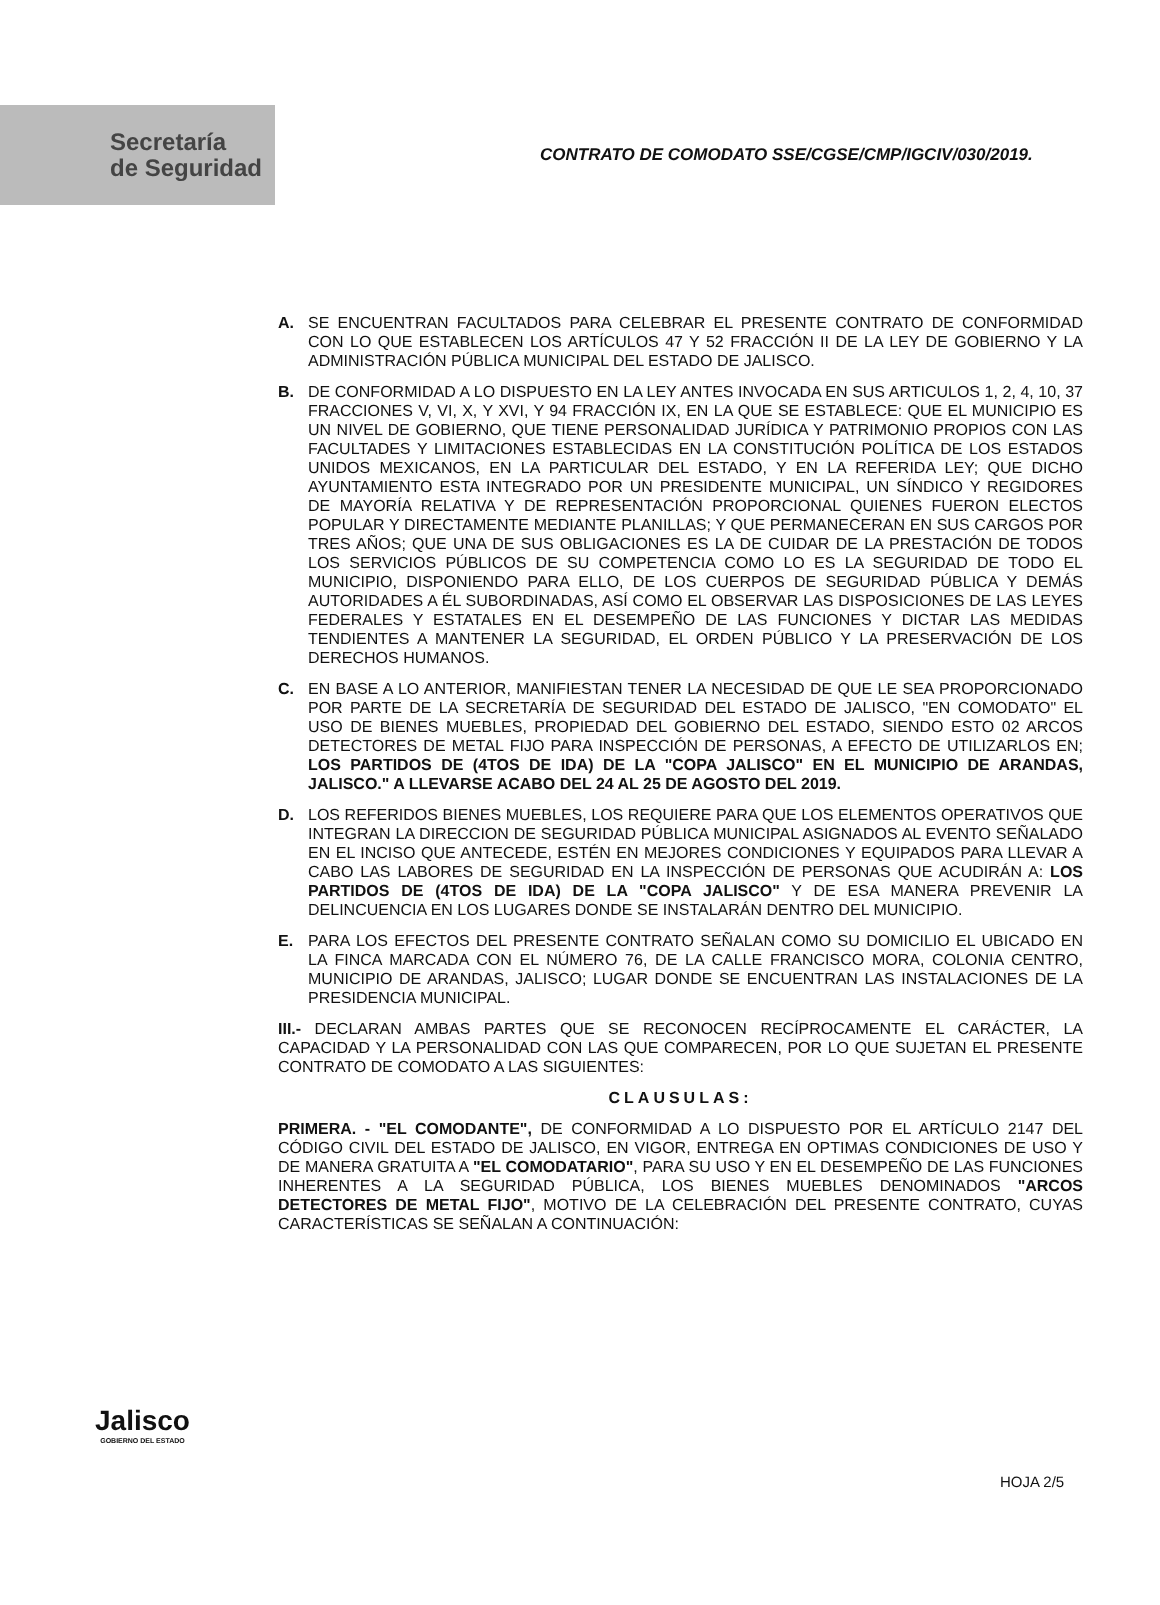Secretaría
de Seguridad
CONTRATO DE COMODATO SSE/CGSE/CMP/IGCIV/030/2019.
A. SE ENCUENTRAN FACULTADOS PARA CELEBRAR EL PRESENTE CONTRATO DE CONFORMIDAD CON LO QUE ESTABLECEN LOS ARTÍCULOS 47 Y 52 FRACCIÓN II DE LA LEY DE GOBIERNO Y LA ADMINISTRACIÓN PÚBLICA MUNICIPAL DEL ESTADO DE JALISCO.
B. DE CONFORMIDAD A LO DISPUESTO EN LA LEY ANTES INVOCADA EN SUS ARTICULOS 1, 2, 4, 10, 37 FRACCIONES V, VI, X, Y XVI, Y 94 FRACCIÓN IX, EN LA QUE SE ESTABLECE: QUE EL MUNICIPIO ES UN NIVEL DE GOBIERNO, QUE TIENE PERSONALIDAD JURÍDICA Y PATRIMONIO PROPIOS CON LAS FACULTADES Y LIMITACIONES ESTABLECIDAS EN LA CONSTITUCIÓN POLÍTICA DE LOS ESTADOS UNIDOS MEXICANOS, EN LA PARTICULAR DEL ESTADO, Y EN LA REFERIDA LEY; QUE DICHO AYUNTAMIENTO ESTA INTEGRADO POR UN PRESIDENTE MUNICIPAL, UN SÍNDICO Y REGIDORES DE MAYORÍA RELATIVA Y DE REPRESENTACIÓN PROPORCIONAL QUIENES FUERON ELECTOS POPULAR Y DIRECTAMENTE MEDIANTE PLANILLAS; Y QUE PERMANECERAN EN SUS CARGOS POR TRES AÑOS; QUE UNA DE SUS OBLIGACIONES ES LA DE CUIDAR DE LA PRESTACIÓN DE TODOS LOS SERVICIOS PÚBLICOS DE SU COMPETENCIA COMO LO ES LA SEGURIDAD DE TODO EL MUNICIPIO, DISPONIENDO PARA ELLO, DE LOS CUERPOS DE SEGURIDAD PÚBLICA Y DEMÁS AUTORIDADES A ÉL SUBORDINADAS, ASÍ COMO EL OBSERVAR LAS DISPOSICIONES DE LAS LEYES FEDERALES Y ESTATALES EN EL DESEMPEÑO DE LAS FUNCIONES Y DICTAR LAS MEDIDAS TENDIENTES A MANTENER LA SEGURIDAD, EL ORDEN PÚBLICO Y LA PRESERVACIÓN DE LOS DERECHOS HUMANOS.
C. EN BASE A LO ANTERIOR, MANIFIESTAN TENER LA NECESIDAD DE QUE LE SEA PROPORCIONADO POR PARTE DE LA SECRETARÍA DE SEGURIDAD DEL ESTADO DE JALISCO, "EN COMODATO" EL USO DE BIENES MUEBLES, PROPIEDAD DEL GOBIERNO DEL ESTADO, SIENDO ESTO 02 ARCOS DETECTORES DE METAL FIJO PARA INSPECCIÓN DE PERSONAS, A EFECTO DE UTILIZARLOS EN; LOS PARTIDOS DE (4TOS DE IDA) DE LA "COPA JALISCO" EN EL MUNICIPIO DE ARANDAS, JALISCO." A LLEVARSE ACABO DEL 24 AL 25 DE AGOSTO DEL 2019.
D. LOS REFERIDOS BIENES MUEBLES, LOS REQUIERE PARA QUE LOS ELEMENTOS OPERATIVOS QUE INTEGRAN LA DIRECCION DE SEGURIDAD PÚBLICA MUNICIPAL ASIGNADOS AL EVENTO SEÑALADO EN EL INCISO QUE ANTECEDE, ESTÉN EN MEJORES CONDICIONES Y EQUIPADOS PARA LLEVAR A CABO LAS LABORES DE SEGURIDAD EN LA INSPECCIÓN DE PERSONAS QUE ACUDIRÁN A: LOS PARTIDOS DE (4TOS DE IDA) DE LA "COPA JALISCO" Y DE ESA MANERA PREVENIR LA DELINCUENCIA EN LOS LUGARES DONDE SE INSTALARÁN DENTRO DEL MUNICIPIO.
E. PARA LOS EFECTOS DEL PRESENTE CONTRATO SEÑALAN COMO SU DOMICILIO EL UBICADO EN LA FINCA MARCADA CON EL NÚMERO 76, DE LA CALLE FRANCISCO MORA, COLONIA CENTRO, MUNICIPIO DE ARANDAS, JALISCO; LUGAR DONDE SE ENCUENTRAN LAS INSTALACIONES DE LA PRESIDENCIA MUNICIPAL.
III.- DECLARAN AMBAS PARTES QUE SE RECONOCEN RECÍPROCAMENTE EL CARÁCTER, LA CAPACIDAD Y LA PERSONALIDAD CON LAS QUE COMPARECEN, POR LO QUE SUJETAN EL PRESENTE CONTRATO DE COMODATO A LAS SIGUIENTES:
CLAUSULAS:
PRIMERA. - "EL COMODANTE", DE CONFORMIDAD A LO DISPUESTO POR EL ARTÍCULO 2147 DEL CÓDIGO CIVIL DEL ESTADO DE JALISCO, EN VIGOR, ENTREGA EN OPTIMAS CONDICIONES DE USO Y DE MANERA GRATUITA A "EL COMODATARIO", PARA SU USO Y EN EL DESEMPEÑO DE LAS FUNCIONES INHERENTES A LA SEGURIDAD PÚBLICA, LOS BIENES MUEBLES DENOMINADOS "ARCOS DETECTORES DE METAL FIJO", MOTIVO DE LA CELEBRACIÓN DEL PRESENTE CONTRATO, CUYAS CARACTERÍSTICAS SE SEÑALAN A CONTINUACIÓN:
Jalisco
GOBIERNO DEL ESTADO
HOJA 2/5